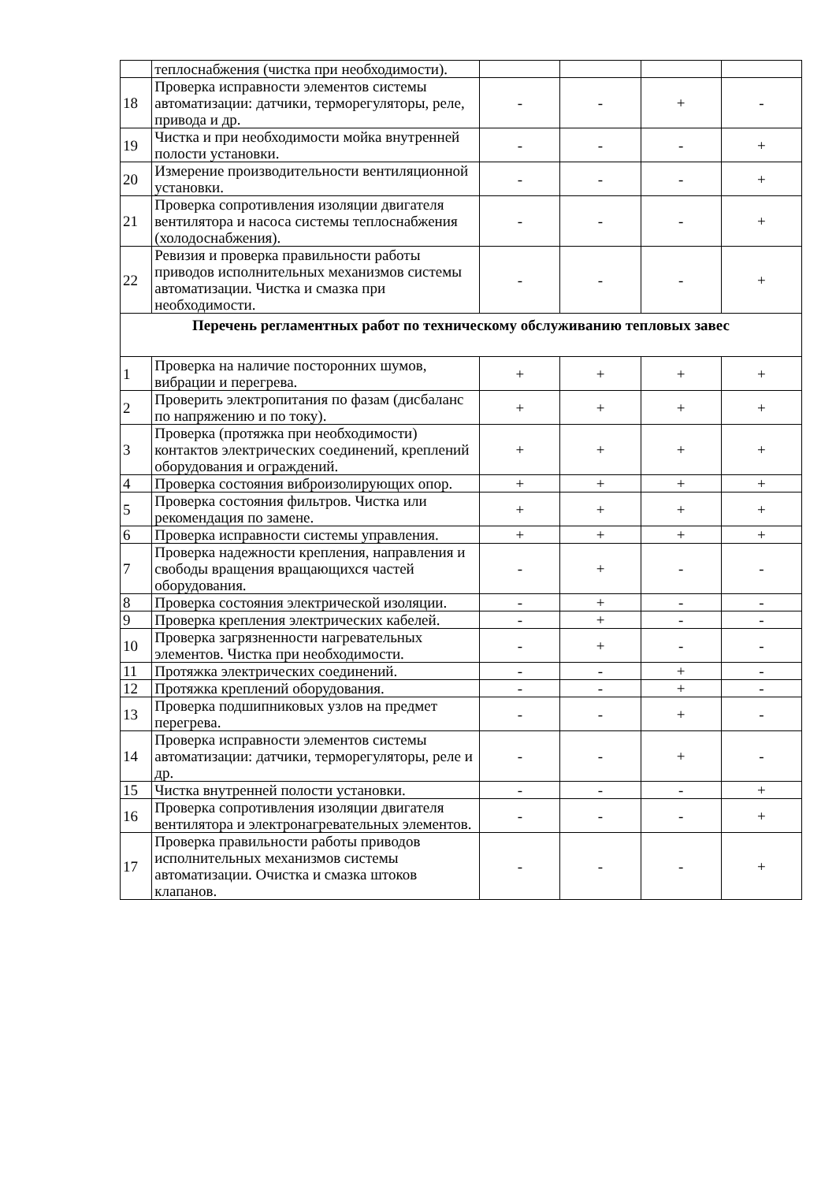| | теплоснабжения (чистка при необходимости). | | | | |
| 18 | Проверка исправности элементов системы автоматизации: датчики, терморегуляторы, реле, привода и др. | - | - | + | - |
| 19 | Чистка и при необходимости мойка внутренней полости установки. | - | - | - | + |
| 20 | Измерение производительности вентиляционной установки. | - | - | - | + |
| 21 | Проверка сопротивления изоляции двигателя вентилятора и насоса системы теплоснабжения (холодоснабжения). | - | - | - | + |
| 22 | Ревизия и проверка правильности работы приводов исполнительных механизмов системы автоматизации. Чистка и смазка при необходимости. | - | - | - | + |
| Перечень регламентных работ по техническому обслуживанию тепловых завес | | | | | |
| 1 | Проверка на наличие посторонних шумов, вибрации и перегрева. | + | + | + | + |
| 2 | Проверить электропитания по фазам (дисбаланс по напряжению и по току). | + | + | + | + |
| 3 | Проверка (протяжка при необходимости) контактов электрических соединений, креплений оборудования и ограждений. | + | + | + | + |
| 4 | Проверка состояния виброизолирующих опор. | + | + | + | + |
| 5 | Проверка состояния фильтров. Чистка или рекомендация по замене. | + | + | + | + |
| 6 | Проверка исправности системы управления. | + | + | + | + |
| 7 | Проверка надежности крепления, направления и свободы вращения вращающихся частей оборудования. | - | + | - | - |
| 8 | Проверка состояния электрической изоляции. | - | + | - | - |
| 9 | Проверка крепления электрических кабелей. | - | + | - | - |
| 10 | Проверка загрязненности нагревательных элементов. Чистка при необходимости. | - | + | - | - |
| 11 | Протяжка электрических соединений. | - | - | + | - |
| 12 | Протяжка креплений оборудования. | - | - | + | - |
| 13 | Проверка подшипниковых узлов на предмет перегрева. | - | - | + | - |
| 14 | Проверка исправности элементов системы автоматизации: датчики, терморегуляторы, реле и др. | - | - | + | - |
| 15 | Чистка внутренней полости установки. | - | - | - | + |
| 16 | Проверка сопротивления изоляции двигателя вентилятора и электронагревательных элементов. | - | - | - | + |
| 17 | Проверка правильности работы приводов исполнительных механизмов системы автоматизации. Очистка и смазка штоков клапанов. | - | - | - | + |